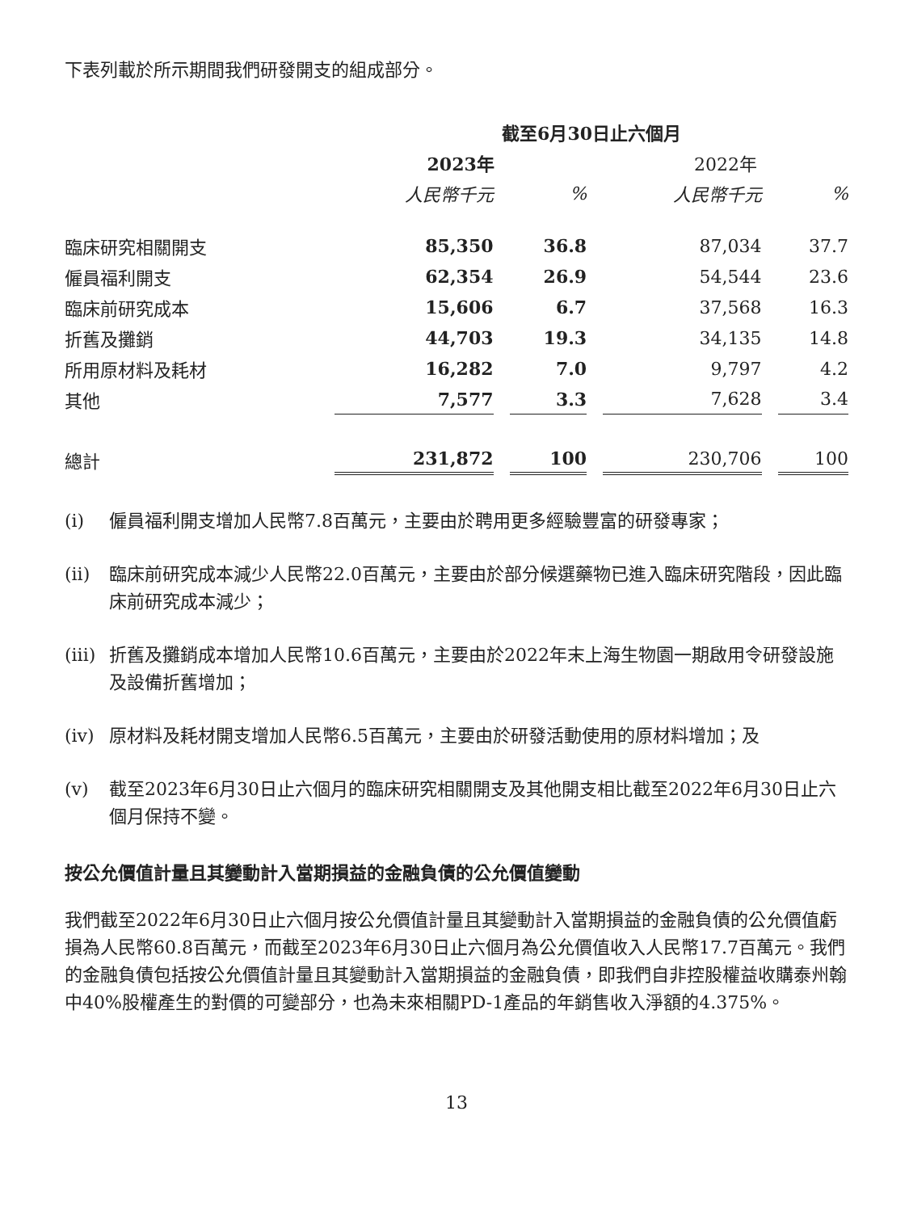下表列載於所示期間我們研發開支的組成部分。
| | 截至6月30日止六個月 | | | |
| --- | --- | --- | --- | --- |
| | 2023年 | | 2022年 | |
| | 人民幣千元 | % | 人民幣千元 | % |
| 臨床研究相關開支 | 85,350 | 36.8 | 87,034 | 37.7 |
| 僱員福利開支 | 62,354 | 26.9 | 54,544 | 23.6 |
| 臨床前研究成本 | 15,606 | 6.7 | 37,568 | 16.3 |
| 折舊及攤銷 | 44,703 | 19.3 | 34,135 | 14.8 |
| 所用原材料及耗材 | 16,282 | 7.0 | 9,797 | 4.2 |
| 其他 | 7,577 | 3.3 | 7,628 | 3.4 |
| 總計 | 231,872 | 100 | 230,706 | 100 |
(i) 僱員福利開支增加人民幣7.8百萬元，主要由於聘用更多經驗豐富的研發專家；
(ii) 臨床前研究成本減少人民幣22.0百萬元，主要由於部分候選藥物已進入臨床研究階段，因此臨床前研究成本減少；
(iii) 折舊及攤銷成本增加人民幣10.6百萬元，主要由於2022年末上海生物園一期啟用令研發設施及設備折舊增加；
(iv) 原材料及耗材開支增加人民幣6.5百萬元，主要由於研發活動使用的原材料增加；及
(v) 截至2023年6月30日止六個月的臨床研究相關開支及其他開支相比截至2022年6月30日止六個月保持不變。
按公允價值計量且其變動計入當期損益的金融負債的公允價值變動
我們截至2022年6月30日止六個月按公允價值計量且其變動計入當期損益的金融負債的公允價值虧損為人民幣60.8百萬元，而截至2023年6月30日止六個月為公允價值收入人民幣17.7百萬元。我們的金融負債包括按公允價值計量且其變動計入當期損益的金融負債，即我們自非控股權益收購泰州翰中40%股權產生的對價的可變部分，也為未來相關PD-1產品的年銷售收入淨額的4.375%。
13